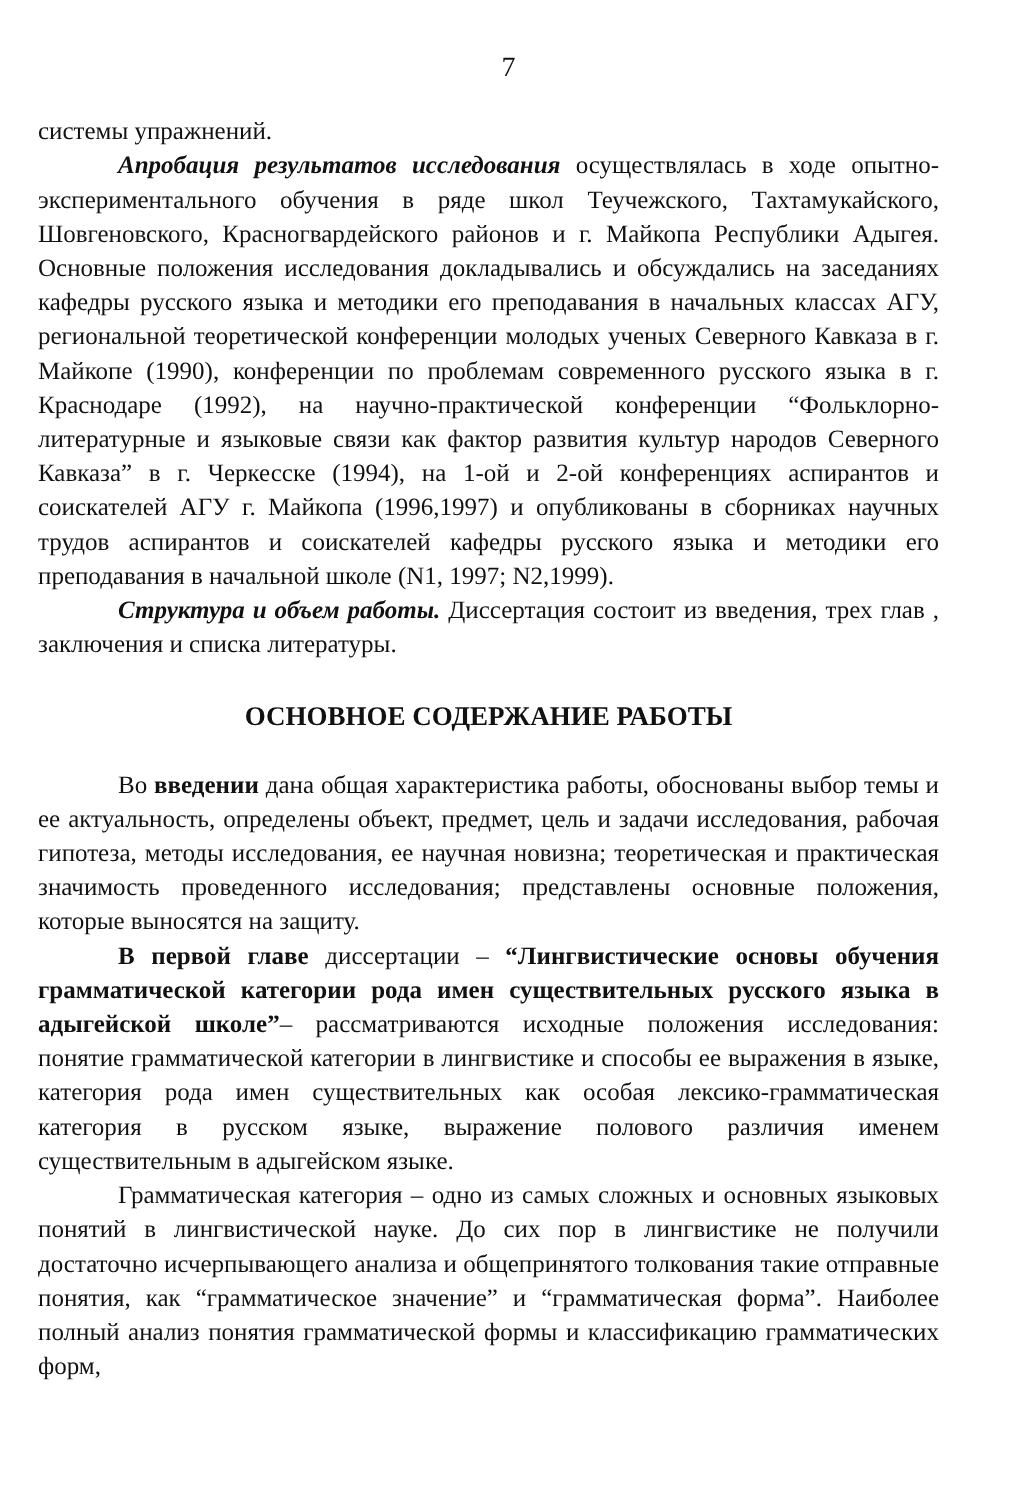7
системы упражнений.
Апробация результатов исследования осуществлялась в ходе опытно-экспериментального обучения в ряде школ Теучежского, Тахтамукайского, Шовгеновского, Красногвардейского районов и г. Майкопа Республики Адыгея. Основные положения исследования докладывались и обсуждались на заседаниях кафедры русского языка и методики его преподавания в начальных классах АГУ, региональной теоретической конференции молодых ученых Северного Кавказа в г. Майкопе (1990), конференции по проблемам современного русского языка в г. Краснодаре (1992), на научно-практической конференции “Фольклорно-литературные и языковые связи как фактор развития культур народов Северного Кавказа” в г. Черкесске (1994), на 1-ой и 2-ой конференциях аспирантов и соискателей АГУ г. Майкопа (1996,1997) и опубликованы в сборниках научных трудов аспирантов и соискателей кафедры русского языка и методики его преподавания в начальной школе (N1, 1997; N2,1999).
Структура и объем работы. Диссертация состоит из введения, трех глав , заключения и списка литературы.
ОСНОВНОЕ СОДЕРЖАНИЕ РАБОТЫ
Во введении дана общая характеристика работы, обоснованы выбор темы и ее актуальность, определены объект, предмет, цель и задачи исследования, рабочая гипотеза, методы исследования, ее научная новизна; теоретическая и практическая значимость проведенного исследования; представлены основные положения, которые выносятся на защиту.
В первой главе диссертации – “Лингвистические основы обучения грамматической категории рода имен существительных русского языка в адыгейской школе”– рассматриваются исходные положения исследования: понятие грамматической категории в лингвистике и способы ее выражения в языке, категория рода имен существительных как особая лексико-грамматическая категория в русском языке, выражение полового различия именем существительным в адыгейском языке.
Грамматическая категория – одно из самых сложных и основных языковых понятий в лингвистической науке. До сих пор в лингвистике не получили достаточно исчерпывающего анализа и общепринятого толкования такие отправные понятия, как “грамматическое значение” и “грамматическая форма”. Наиболее полный анализ понятия грамматической формы и классификацию грамматических форм,